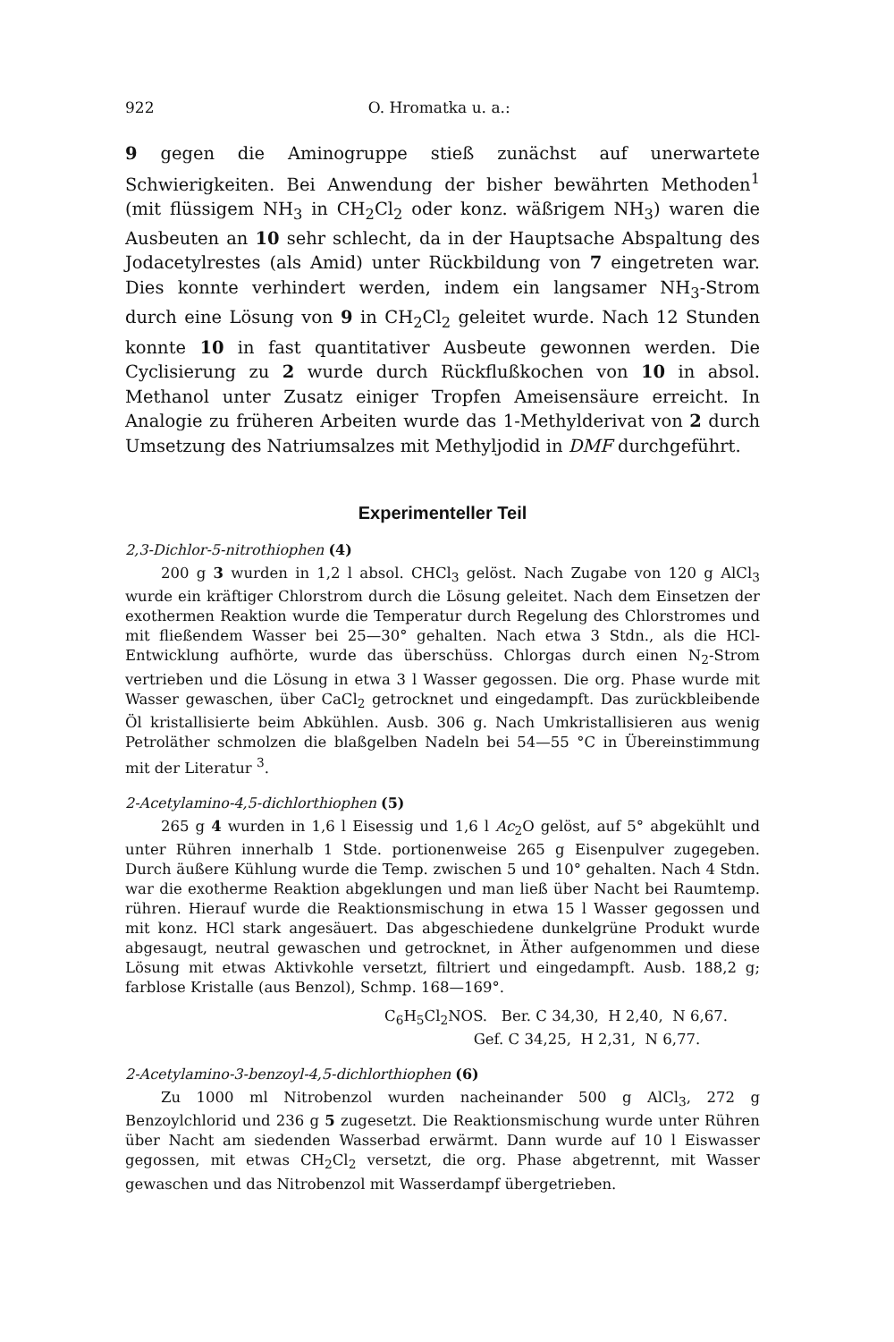922 O. Hromatka u. a.:
9 gegen die Aminogruppe stieß zunächst auf unerwartete Schwierigkeiten. Bei Anwendung der bisher bewährten Methoden<sup>1</sup> (mit flüssigem NH<sub>3</sub> in CH<sub>2</sub>Cl<sub>2</sub> oder konz. wäßrigem NH<sub>3</sub>) waren die Ausbeuten an 10 sehr schlecht, da in der Hauptsache Abspaltung des Jodacetylrestes (als Amid) unter Rückbildung von 7 eingetreten war. Dies konnte verhindert werden, indem ein langsamer NH<sub>3</sub>-Strom durch eine Lösung von 9 in CH<sub>2</sub>Cl<sub>2</sub> geleitet wurde. Nach 12 Stunden konnte 10 in fast quantitativer Ausbeute gewonnen werden. Die Cyclisierung zu 2 wurde durch Rückflußkochen von 10 in absol. Methanol unter Zusatz einiger Tropfen Ameisensäure erreicht. In Analogie zu früheren Arbeiten wurde das 1-Methylderivat von 2 durch Umsetzung des Natriumsalzes mit Methyljodid in DMF durchgeführt.
Experimenteller Teil
2,3-Dichlor-5-nitrothiophen (4)
200 g 3 wurden in 1,2 l absol. CHCl<sub>3</sub> gelöst. Nach Zugabe von 120 g AlCl<sub>3</sub> wurde ein kräftiger Chlorstrom durch die Lösung geleitet. Nach dem Einsetzen der exothermen Reaktion wurde die Temperatur durch Regelung des Chlorstromes und mit fließendem Wasser bei 25—30° gehalten. Nach etwa 3 Stdn., als die HCl-Entwicklung aufhörte, wurde das überschüss. Chlorgas durch einen N<sub>2</sub>-Strom vertrieben und die Lösung in etwa 3 l Wasser gegossen. Die org. Phase wurde mit Wasser gewaschen, über CaCl<sub>2</sub> getrocknet und eingedampft. Das zurückbleibende Öl kristallisierte beim Abkühlen. Ausb. 306 g. Nach Umkristallisieren aus wenig Petroläther schmolzen die blaßgelben Nadeln bei 54—55 °C in Übereinstimmung mit der Literatur <sup>3</sup>.
2-Acetylamino-4,5-dichlorthiophen (5)
265 g 4 wurden in 1,6 l Eisessig und 1,6 l Ac<sub>2</sub>O gelöst, auf 5° abgekühlt und unter Rühren innerhalb 1 Stde. portionenweise 265 g Eisenpulver zugegeben. Durch äußere Kühlung wurde die Temp. zwischen 5 und 10° gehalten. Nach 4 Stdn. war die exotherme Reaktion abgeklungen und man ließ über Nacht bei Raumtemp. rühren. Hierauf wurde die Reaktionsmischung in etwa 15 l Wasser gegossen und mit konz. HCl stark angesäuert. Das abgeschiedene dunkelgrüne Produkt wurde abgesaugt, neutral gewaschen und getrocknet, in Äther aufgenommen und diese Lösung mit etwas Aktivkohle versetzt, filtriert und eingedampft. Ausb. 188,2 g; farblose Kristalle (aus Benzol), Schmp. 168—169°.
C<sub>6</sub>H<sub>5</sub>Cl<sub>2</sub>NOS. Ber. C 34,30, H 2,40, N 6,67.
Gef. C 34,25, H 2,31, N 6,77.
2-Acetylamino-3-benzoyl-4,5-dichlorthiophen (6)
Zu 1000 ml Nitrobenzol wurden nacheinander 500 g AlCl<sub>3</sub>, 272 g Benzoylchlorid und 236 g 5 zugesetzt. Die Reaktionsmischung wurde unter Rühren über Nacht am siedenden Wasserbad erwärmt. Dann wurde auf 10 l Eiswasser gegossen, mit etwas CH<sub>2</sub>Cl<sub>2</sub> versetzt, die org. Phase abgetrennt, mit Wasser gewaschen und das Nitrobenzol mit Wasserdampf übergetrieben.